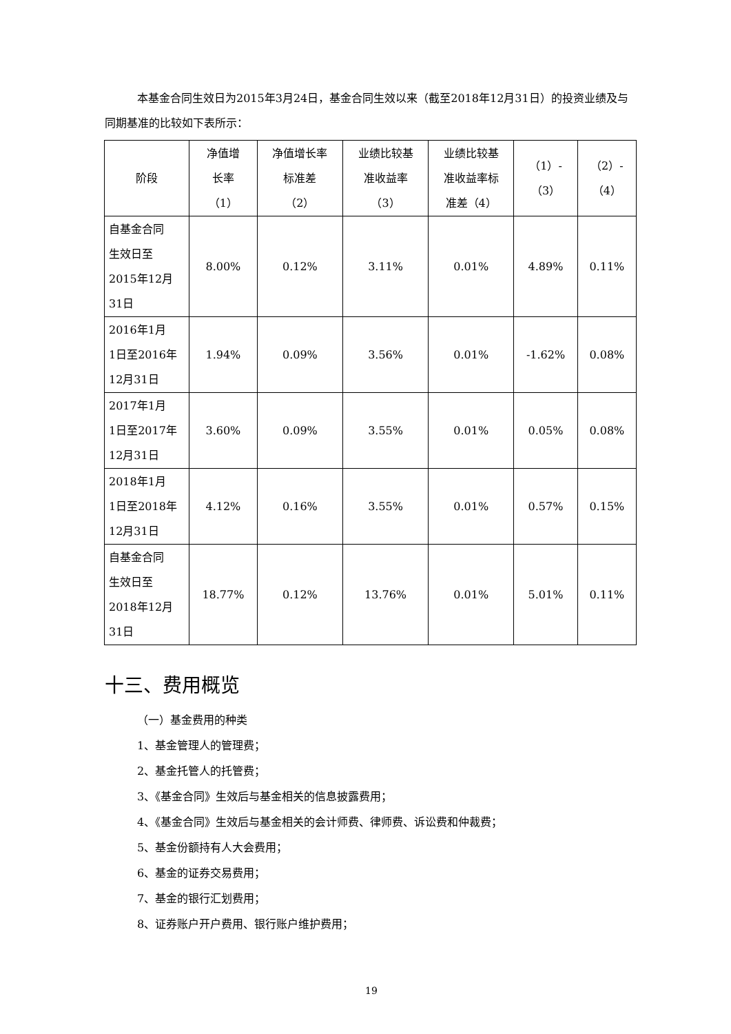本基金合同生效日为2015年3月24日，基金合同生效以来（截至2018年12月31日）的投资业绩及与同期基准的比较如下表所示：
| 阶段 | 净值增 长率 （1） | 净值增长率 标准差 （2） | 业绩比较基 准收益率 （3） | 业绩比较基 准收益率标 准差（4） | （1）- （3） | （2）- （4） |
| --- | --- | --- | --- | --- | --- | --- |
| 自基金合同 生效日至 2015年12月 31日 | 8.00% | 0.12% | 3.11% | 0.01% | 4.89% | 0.11% |
| 2016年1月 1日至2016年 12月31日 | 1.94% | 0.09% | 3.56% | 0.01% | -1.62% | 0.08% |
| 2017年1月 1日至2017年 12月31日 | 3.60% | 0.09% | 3.55% | 0.01% | 0.05% | 0.08% |
| 2018年1月 1日至2018年 12月31日 | 4.12% | 0.16% | 3.55% | 0.01% | 0.57% | 0.15% |
| 自基金合同 生效日至 2018年12月 31日 | 18.77% | 0.12% | 13.76% | 0.01% | 5.01% | 0.11% |
十三、费用概览
（一）基金费用的种类
1、基金管理人的管理费；
2、基金托管人的托管费；
3、《基金合同》生效后与基金相关的信息披露费用；
4、《基金合同》生效后与基金相关的会计师费、律师费、诉讼费和仲裁费；
5、基金份额持有人大会费用；
6、基金的证券交易费用；
7、基金的银行汇划费用；
8、证券账户开户费用、银行账户维护费用；
19